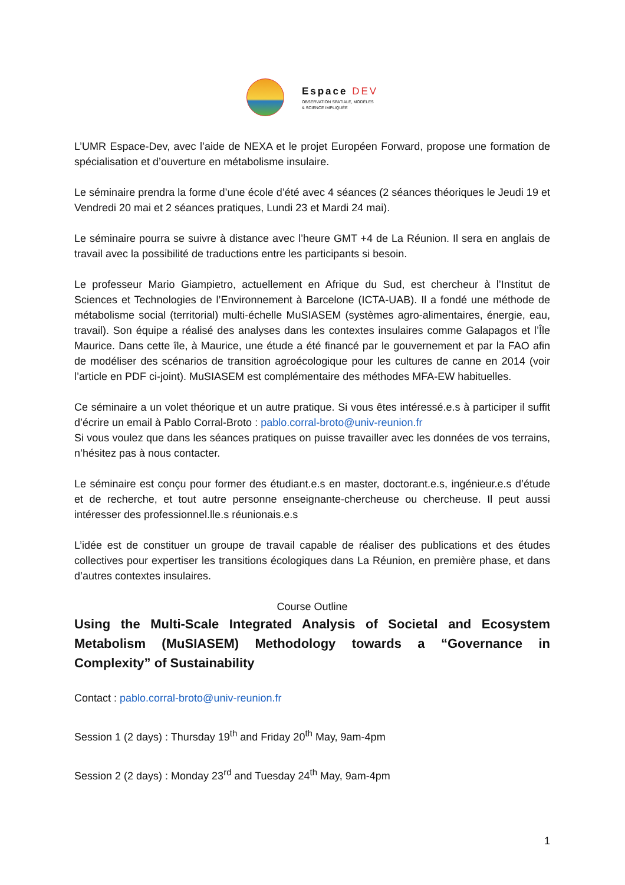Espace DEV
OBSERVATION SPATIALE, MODÈLES
& SCIENCE IMPLIQUÉE
L’UMR Espace-Dev, avec l’aide de NEXA et le projet Européen Forward, propose une formation de spécialisation et d’ouverture en métabolisme insulaire.
Le séminaire prendra la forme d’une école d’été avec 4 séances (2 séances théoriques le Jeudi 19 et Vendredi 20 mai et 2 séances pratiques, Lundi 23 et Mardi 24 mai).
Le séminaire pourra se suivre à distance avec l’heure GMT +4 de La Réunion. Il sera en anglais de travail avec la possibilité de traductions entre les participants si besoin.
Le professeur Mario Giampietro, actuellement en Afrique du Sud, est chercheur à l’Institut de Sciences et Technologies de l’Environnement à Barcelone (ICTA-UAB). Il a fondé une méthode de métabolisme social (territorial) multi-échelle MuSIASEM (systèmes agro-alimentaires, énergie, eau, travail). Son équipe a réalisé des analyses dans les contextes insulaires comme Galapagos et l’Île Maurice. Dans cette île, à Maurice, une étude a été financé par le gouvernement et par la FAO afin de modéliser des scénarios de transition agroécologique pour les cultures de canne en 2014 (voir l’article en PDF ci-joint). MuSIASEM est complémentaire des méthodes MFA-EW habituelles.
Ce séminaire a un volet théorique et un autre pratique. Si vous êtes intéressé.e.s à participer il suffit d’écrire un email à Pablo Corral-Broto : pablo.corral-broto@univ-reunion.fr
Si vous voulez que dans les séances pratiques on puisse travailler avec les données de vos terrains, n’hésitez pas à nous contacter.
Le séminaire est conçu pour former des étudiant.e.s en master, doctorant.e.s, ingénieur.e.s d’étude et de recherche, et tout autre personne enseignante-chercheuse ou chercheuse. Il peut aussi intéresser des professionnel.lle.s réunionais.e.s
L’idée est de constituer un groupe de travail capable de réaliser des publications et des études collectives pour expertiser les transitions écologiques dans La Réunion, en première phase, et dans d’autres contextes insulaires.
Course Outline
Using the Multi-Scale Integrated Analysis of Societal and Ecosystem Metabolism (MuSIASEM) Methodology towards a “Governance in Complexity” of Sustainability
Contact : pablo.corral-broto@univ-reunion.fr
Session 1 (2 days) : Thursday 19<sup>th</sup> and Friday 20<sup>th</sup> May, 9am-4pm
Session 2 (2 days) : Monday 23<sup>rd</sup> and Tuesday 24<sup>th</sup> May, 9am-4pm
1